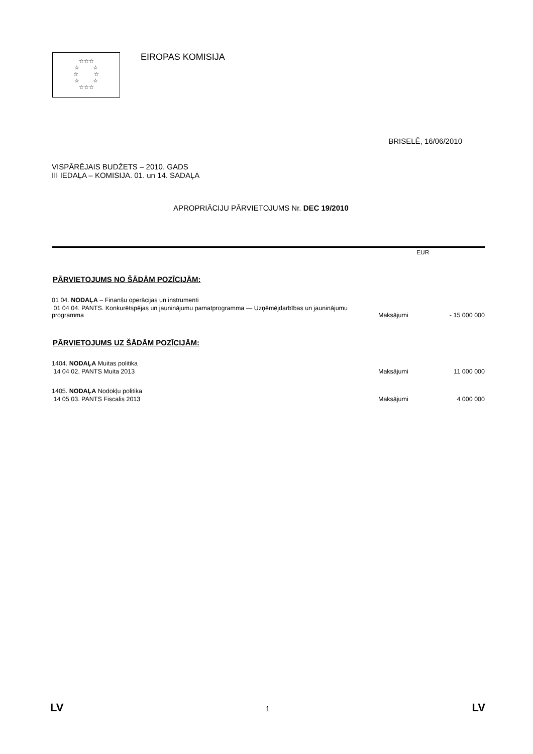☆☆☆
☆ ☆
☆ ☆
☆ ☆
☆☆☆
EIROPAS KOMISIJA
BRISELĒ, 16/06/2010
VISPĀRĒJAIS BUDŽETS – 2010. GADS
III IEDAĻA – KOMISIJA. 01. un 14. SADAĻA
APROPRIĀCIJU PĀRVIETOJUMS Nr. DEC 19/2010
EUR
PĀRVIETOJUMS NO ŠĀDĀM POZĪCIJĀM:
| 01 04. NODAĻA – Finanšu operācijas un instrumenti | | |
| 01 04 04. PANTS. Konkurētspējas un jauninājumu pamatprogramma — Uzņēmējdarbības un jauninājumu programma | Maksājumi | - 15 000 000 |
PĀRVIETOJUMS UZ ŠĀDĀM POZĪCIJĀM:
| 1404. NODAĻA Muitas politika | | |
| 14 04 02. PANTS Muita 2013 | Maksājumi | 11 000 000 |
| 1405. NODAĻA Nodokļu politika | | |
| 14 05 03. PANTS Fiscalis 2013 | Maksājumi | 4 000 000 |
LV 1 LV